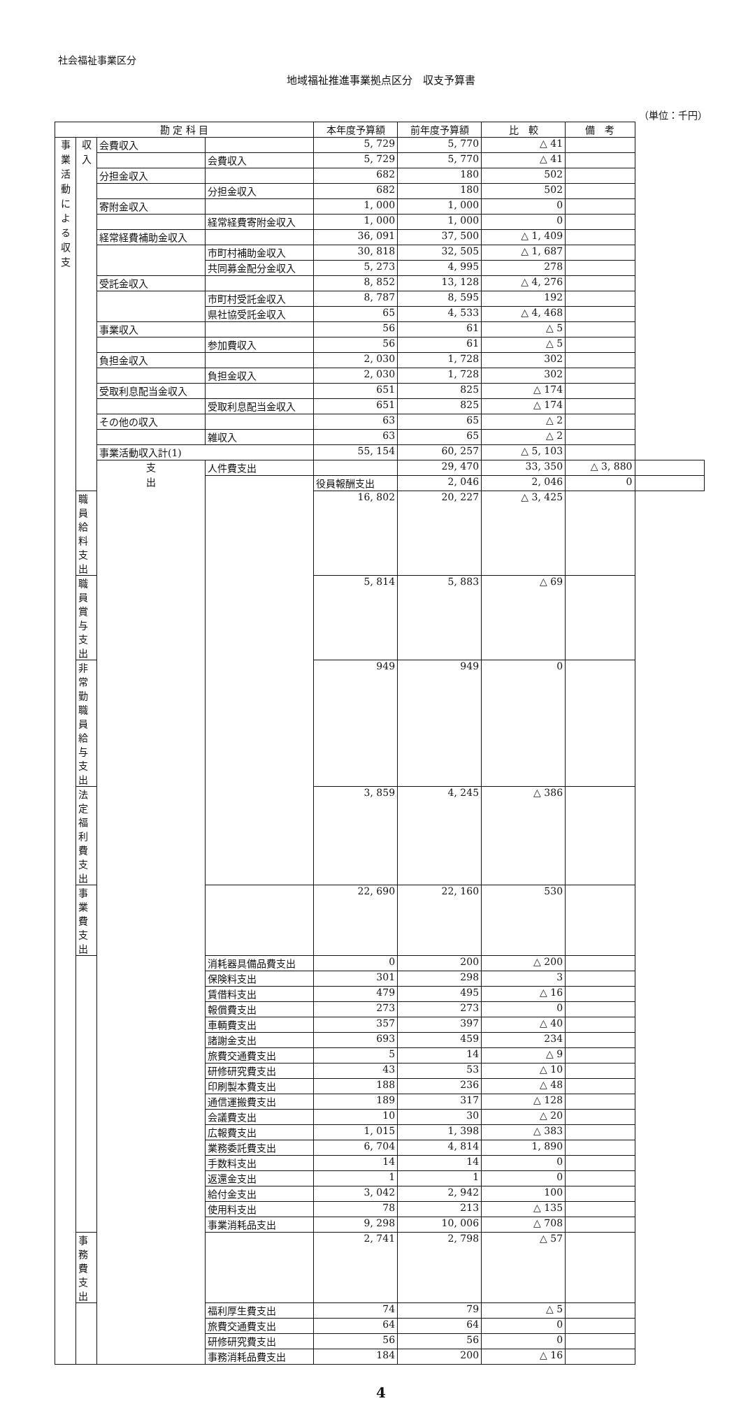社会福祉事業区分
地域福祉推進事業拠点区分　収支予算書
（単位：千円）
| 勘 定 科 目 | | | | 本年度予算額 | 前年度予算額 | 比 較 | 備 考 | |
| --- | --- | --- | --- | --- | --- | --- | --- | --- |
| 事 業 活 動 に よ る 収 支 | 収 入 | 会費収入 | | 5, 729 | 5, 770 | △ 41 | | |
| | | | 会費収入 | 5, 729 | 5, 770 | △ 41 | | |
| | | 分担金収入 | | 682 | 180 | 502 | | |
| | | | 分担金収入 | 682 | 180 | 502 | | |
| | | 寄附金収入 | | 1, 000 | 1, 000 | 0 | | |
| | | | 経常経費寄附金収入 | 1, 000 | 1, 000 | 0 | | |
| | | 経常経費補助金収入 | | 36, 091 | 37, 500 | △ 1, 409 | | |
| | | | 市町村補助金収入 | 30, 818 | 32, 505 | △ 1, 687 | | |
| | | | 共同募金配分金収入 | 5, 273 | 4, 995 | 278 | | |
| | | 受託金収入 | | 8, 852 | 13, 128 | △ 4, 276 | | |
| | | | 市町村受託金収入 | 8, 787 | 8, 595 | 192 | | |
| | | | 県社協受託金収入 | 65 | 4, 533 | △ 4, 468 | | |
| | | 事業収入 | | 56 | 61 | △ 5 | | |
| | | | 参加費収入 | 56 | 61 | △ 5 | | |
| | | 負担金収入 | | 2, 030 | 1, 728 | 302 | | |
| | | | 負担金収入 | 2, 030 | 1, 728 | 302 | | |
| | | 受取利息配当金収入 | | 651 | 825 | △ 174 | | |
| | | | 受取利息配当金収入 | 651 | 825 | △ 174 | | |
| | | その他の収入 | | 63 | 65 | △ 2 | | |
| | | | 雑収入 | 63 | 65 | △ 2 | | |
| | | 事業活動収入計(1) | | 55, 154 | 60, 257 | △ 5, 103 | | |
| | | 支 出 | 人件費支出 | | 29, 470 | 33, 350 | △ 3, 880 | |
| | | | | 役員報酬支出 | 2, 046 | 2, 046 | 0 | |
| | 職員給料支出 | | | 16, 802 | 20, 227 | △ 3, 425 | | |
| | 職員賞与支出 | | | 5, 814 | 5, 883 | △ 69 | | |
| | 非常勤職員給与支出 | | | 949 | 949 | 0 | | |
| | 法定福利費支出 | | | 3, 859 | 4, 245 | △ 386 | | |
| | 事業費支出 | | | 22, 690 | 22, 160 | 530 | | |
| | | | 消耗器具備品費支出 | 0 | 200 | △ 200 | | |
| | | | 保険料支出 | 301 | 298 | 3 | | |
| | | | 賃借料支出 | 479 | 495 | △ 16 | | |
| | | | 報償費支出 | 273 | 273 | 0 | | |
| | | | 車輌費支出 | 357 | 397 | △ 40 | | |
| | | | 諸謝金支出 | 693 | 459 | 234 | | |
| | | | 旅費交通費支出 | 5 | 14 | △ 9 | | |
| | | | 研修研究費支出 | 43 | 53 | △ 10 | | |
| | | | 印刷製本費支出 | 188 | 236 | △ 48 | | |
| | | | 通信運搬費支出 | 189 | 317 | △ 128 | | |
| | | | 会議費支出 | 10 | 30 | △ 20 | | |
| | | | 広報費支出 | 1, 015 | 1, 398 | △ 383 | | |
| | | | 業務委託費支出 | 6, 704 | 4, 814 | 1, 890 | | |
| | | | 手数料支出 | 14 | 14 | 0 | | |
| | | | 返還金支出 | 1 | 1 | 0 | | |
| | | | 給付金支出 | 3, 042 | 2, 942 | 100 | | |
| | | | 使用料支出 | 78 | 213 | △ 135 | | |
| | | | 事業消耗品支出 | 9, 298 | 10, 006 | △ 708 | | |
| | 事務費支出 | | | 2, 741 | 2, 798 | △ 57 | | |
| | | | 福利厚生費支出 | 74 | 79 | △ 5 | | |
| | | | 旅費交通費支出 | 64 | 64 | 0 | | |
| | | | 研修研究費支出 | 56 | 56 | 0 | | |
| | | | 事務消耗品費支出 | 184 | 200 | △ 16 | | |
4